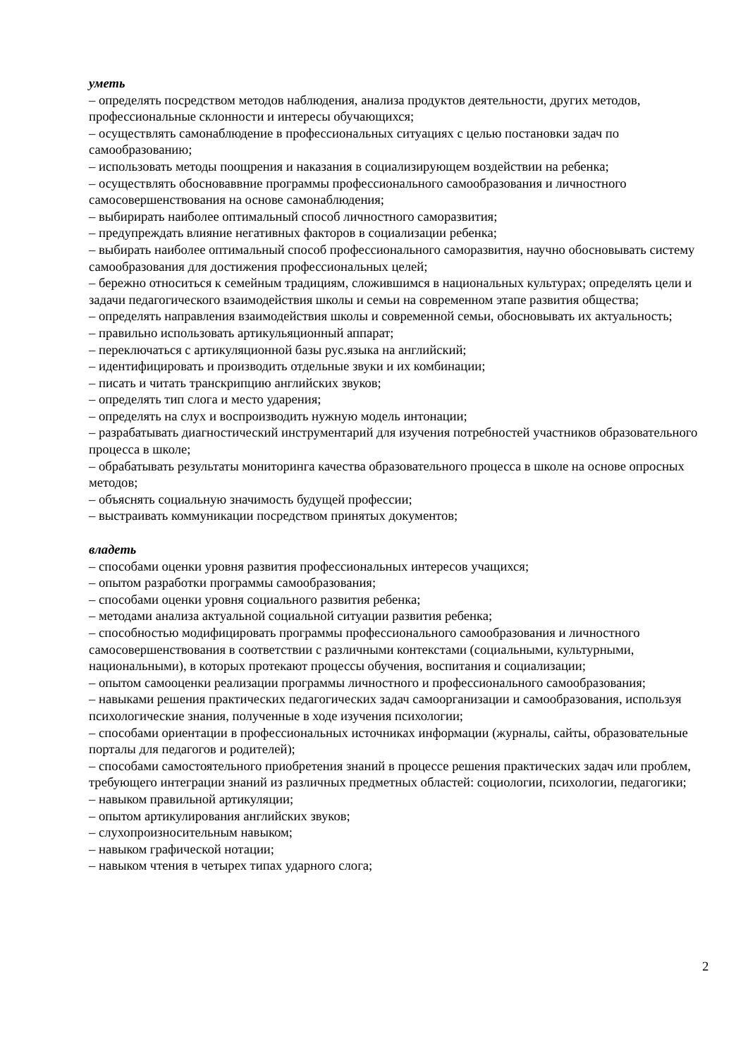уметь
– определять посредством методов наблюдения, анализа продуктов деятельности, других методов, профессиональные склонности и интересы обучающихся;
– осуществлять самонаблюдение в профессиональных ситуациях с целью постановки задач по самообразованию;
– использовать методы поощрения и наказания в социализирующем воздействии на ребенка;
– осуществлять обосноваввние программы профессионального самообразования и личностного самосовершенствования на основе самонаблюдения;
– выбирирать наиболее оптимальный способ личностного саморазвития;
– предупреждать влияние негативных факторов в социализации ребенка;
– выбирать наиболее оптимальный способ профессионального саморазвития, научно обосновывать систему самообразования для достижения профессиональных целей;
– бережно относиться к семейным традициям, сложившимся в национальных культурах; определять цели и задачи педагогического взаимодействия школы и семьи на современном этапе развития общества;
– определять направления взаимодействия школы и современной семьи, обосновывать их актуальность;
– правильно использовать артикульяционный аппарат;
– переключаться с артикуляционной базы рус.языка на английский;
– идентифицировать и производить отдельные звуки и их комбинации;
– писать и читать транскрипцию английских звуков;
– определять тип слога и место ударения;
– определять на слух и воспроизводить нужную модель интонации;
– разрабатывать диагностический инструментарий для изучения потребностей участников образовательного процесса в школе;
– обрабатывать результаты мониторинга качества образовательного процесса в школе на основе опросных методов;
– объяснять социальную значимость будущей профессии;
– выстраивать коммуникации посредством принятых документов;
владеть
– способами оценки уровня развития профессиональных интересов учащихся;
– опытом разработки программы самообразования;
– способами оценки уровня социального развития ребенка;
– методами анализа актуальной социальной ситуации развития ребенка;
– способностью модифицировать программы профессионального самообразования и личностного самосовершенствования в соответствии с различными контекстами (социальными, культурными, национальными), в которых протекают процессы обучения, воспитания и социализации;
– опытом самооценки реализации программы личностного и профессионального самообразования;
– навыками решения практических педагогических задач самоорганизации и самообразования, используя психологические знания, полученные в ходе изучения психологии;
– способами ориентации в профессиональных источниках информации (журналы, сайты, образовательные порталы для педагогов и родителей);
– способами самостоятельного приобретения знаний в процессе решения практических задач или проблем, требующего интеграции знаний из различных предметных областей: социологии, психологии, педагогики;
– навыком правильной артикуляции;
– опытом артикулирования английских звуков;
– слухопроизносительным навыком;
– навыком графической нотации;
– навыком чтения в четырех типах ударного слога;
2